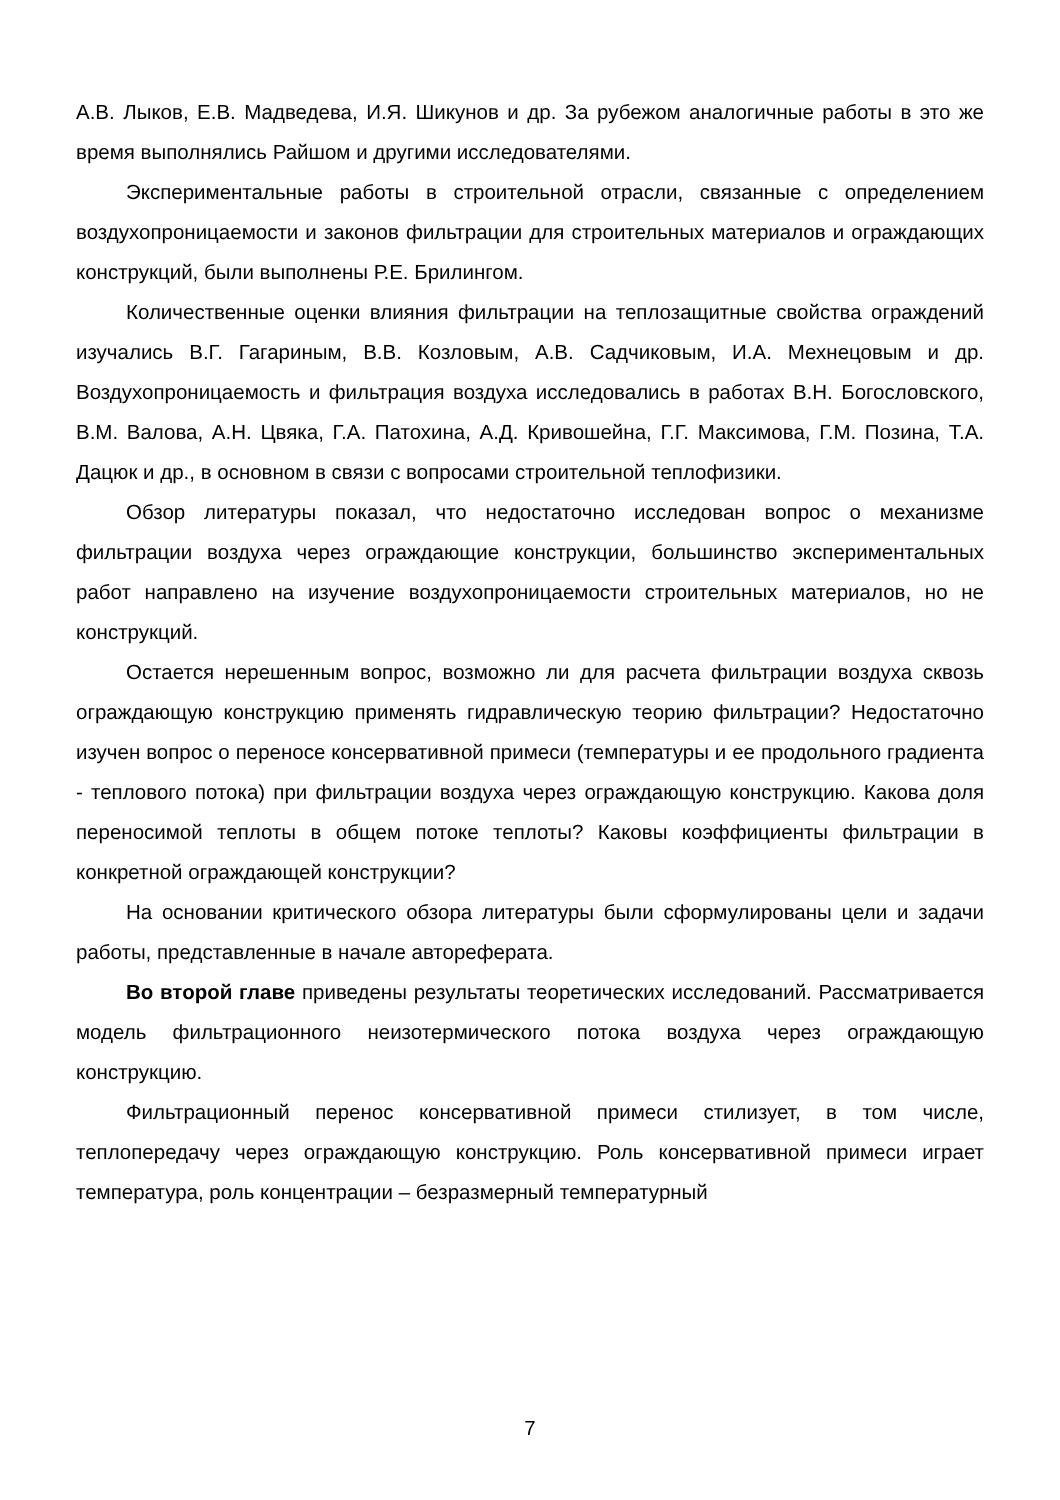А.В. Лыков, Е.В. Мадведева, И.Я. Шикунов и др. За рубежом аналогичные работы в это же время выполнялись Райшом и другими исследователями.
Экспериментальные работы в строительной отрасли, связанные с определением воздухопроницаемости и законов фильтрации для строительных материалов и ограждающих конструкций, были выполнены Р.Е. Брилингом.
Количественные оценки влияния фильтрации на теплозащитные свойства ограждений изучались В.Г. Гагариным, В.В. Козловым, А.В. Садчиковым, И.А. Мехнецовым и др. Воздухопроницаемость и фильтрация воздуха исследовались в работах В.Н. Богословского, В.М. Валова, А.Н. Цвяка, Г.А. Патохина, А.Д. Кривошейна, Г.Г. Максимова, Г.М. Позина, Т.А. Дацюк и др., в основном в связи с вопросами строительной теплофизики.
Обзор литературы показал, что недостаточно исследован вопрос о механизме фильтрации воздуха через ограждающие конструкции, большинство экспериментальных работ направлено на изучение воздухопроницаемости строительных материалов, но не конструкций.
Остается нерешенным вопрос, возможно ли для расчета фильтрации воздуха сквозь ограждающую конструкцию применять гидравлическую теорию фильтрации? Недостаточно изучен вопрос о переносе консервативной примеси (температуры и ее продольного градиента - теплового потока) при фильтрации воздуха через ограждающую конструкцию. Какова доля переносимой теплоты в общем потоке теплоты? Каковы коэффициенты фильтрации в конкретной ограждающей конструкции?
На основании критического обзора литературы были сформулированы цели и задачи работы, представленные в начале автореферата.
Во второй главе приведены результаты теоретических исследований. Рассматривается модель фильтрационного неизотермического потока воздуха через ограждающую конструкцию.
Фильтрационный перенос консервативной примеси стилизует, в том числе, теплопередачу через ограждающую конструкцию. Роль консервативной примеси играет температура, роль концентрации – безразмерный температурный
7